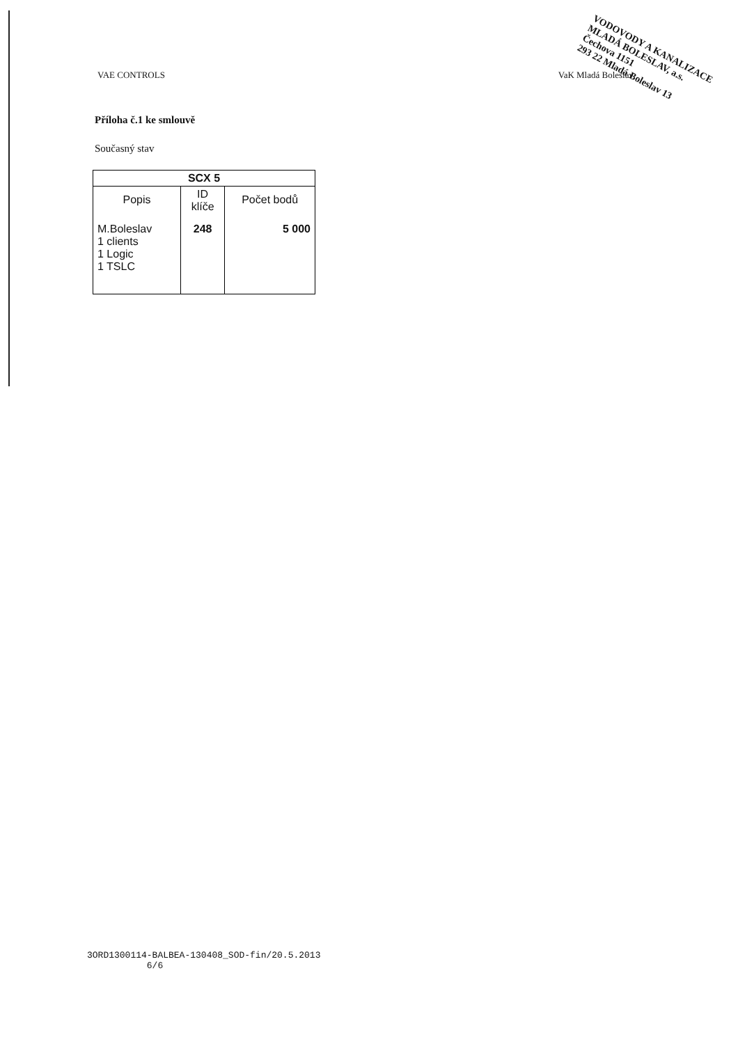VODOVODY A KANALIZACE
MLADÁ BOLESLAV, a.s.
Čechova 1151
293 22 Mladá Boleslav 13
VAE CONTROLS VaK Mladá Boleslav
Příloha č.1 ke smlouvě
Současný stav
| SCX 5 | | |
| --- | --- | --- |
| Popis | ID klíče | Počet bodů |
| M.Boleslav 1 clients 1 Logic 1 TSLC | 248 | 5 000 |
3ORD1300114-BALBEA-130408_SOD-fin/20.5.2013
6/6